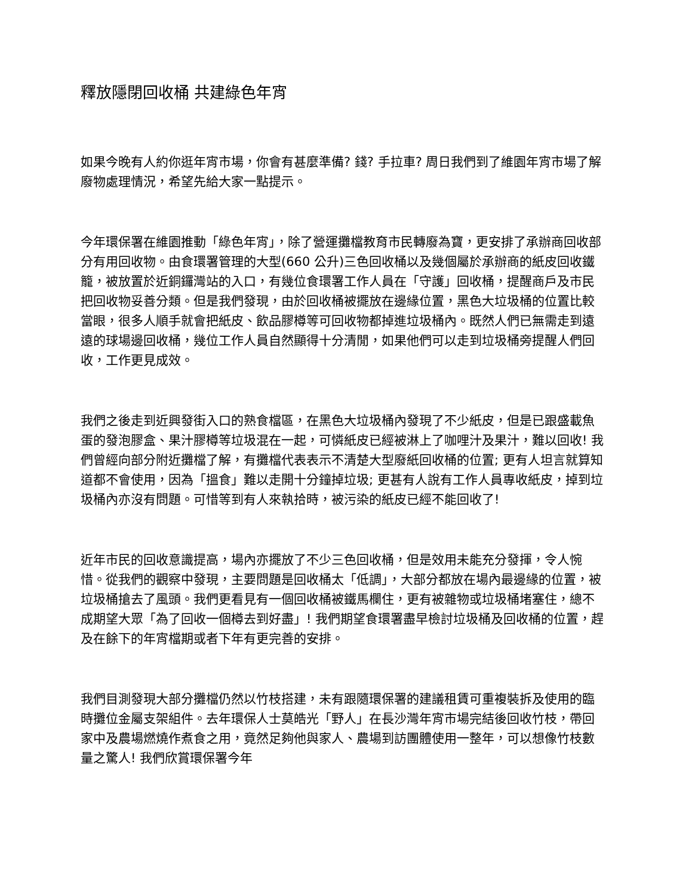釋放隱閉回收桶 共建綠色年宵
如果今晚有人約你逛年宵市場，你會有甚麼準備? 錢? 手拉車? 周日我們到了維園年宵市場了解廢物處理情況，希望先給大家一點提示。
今年環保署在維園推動「綠色年宵」，除了營運攤檔教育市民轉廢為寶，更安排了承辦商回收部分有用回收物。由食環署管理的大型(660 公升)三色回收桶以及幾個屬於承辦商的紙皮回收鐵籠，被放置於近銅鑼灣站的入口，有幾位食環署工作人員在「守護」回收桶，提醒商戶及市民把回收物妥善分類。但是我們發現，由於回收桶被擺放在邊緣位置，黑色大垃圾桶的位置比較當眼，很多人順手就會把紙皮、飲品膠樽等可回收物都掉進垃圾桶內。既然人們已無需走到遠遠的球場邊回收桶，幾位工作人員自然顯得十分清閒，如果他們可以走到垃圾桶旁提醒人們回收，工作更見成效。
我們之後走到近興發街入口的熟食檔區，在黑色大垃圾桶內發現了不少紙皮，但是已跟盛載魚蛋的發泡膠盒、果汁膠樽等垃圾混在一起，可憐紙皮已經被淋上了咖哩汁及果汁，難以回收! 我們曾經向部分附近攤檔了解，有攤檔代表表示不清楚大型廢紙回收桶的位置; 更有人坦言就算知道都不會使用，因為「搵食」難以走開十分鐘掉垃圾; 更甚有人說有工作人員專收紙皮，掉到垃圾桶內亦沒有問題。可惜等到有人來執拾時，被污染的紙皮已經不能回收了!
近年市民的回收意識提高，場內亦擺放了不少三色回收桶，但是效用未能充分發揮，令人惋惜。從我們的觀察中發現，主要問題是回收桶太「低調」，大部分都放在場內最邊緣的位置，被垃圾桶搶去了風頭。我們更看見有一個回收桶被鐵馬欄住，更有被雜物或垃圾桶堵塞住，總不成期望大眾「為了回收一個樽去到好盡」! 我們期望食環署盡早檢討垃圾桶及回收桶的位置，趕及在餘下的年宵檔期或者下年有更完善的安排。
我們目測發現大部分攤檔仍然以竹枝搭建，未有跟隨環保署的建議租賃可重複裝拆及使用的臨時攤位金屬支架組件。去年環保人士莫皓光「野人」在長沙灣年宵市場完結後回收竹枝，帶回家中及農場燃燒作煮食之用，竟然足夠他與家人、農場到訪團體使用一整年，可以想像竹枝數量之驚人! 我們欣賞環保署今年